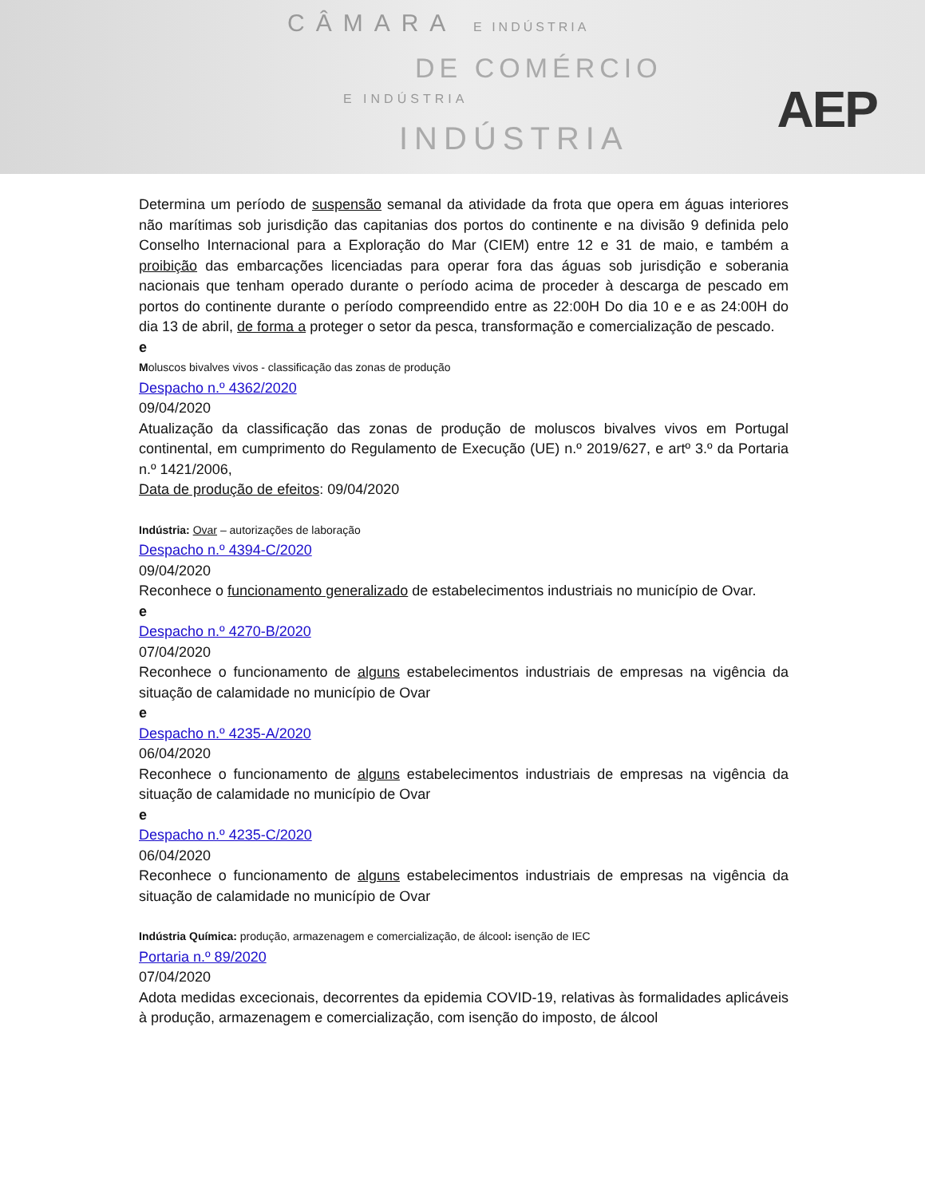CÂMARA E INDÚSTRIA
DE COMÉRCIO
E INDÚSTRIA
INDÚSTRIA
AEP
Determina um período de suspensão semanal da atividade da frota que opera em águas interiores não marítimas sob jurisdição das capitanias dos portos do continente e na divisão 9 definida pelo Conselho Internacional para a Exploração do Mar (CIEM) entre 12 e 31 de maio, e também a proibição das embarcações licenciadas para operar fora das águas sob jurisdição e soberania nacionais que tenham operado durante o período acima de proceder à descarga de pescado em portos do continente durante o período compreendido entre as 22:00H Do dia 10 e e as 24:00H do dia 13 de abril, de forma a proteger o setor da pesca, transformação e comercialização de pescado.
e
Moluscos bivalves vivos - classificação das zonas de produção
Despacho n.º 4362/2020
09/04/2020
Atualização da classificação das zonas de produção de moluscos bivalves vivos em Portugal continental, em cumprimento do Regulamento de Execução (UE) n.º 2019/627, e artº 3.º da Portaria n.º 1421/2006,
Data de produção de efeitos: 09/04/2020
Indústria: Ovar – autorizações de laboração
Despacho n.º 4394-C/2020
09/04/2020
Reconhece o funcionamento generalizado de estabelecimentos industriais no município de Ovar.
e
Despacho n.º 4270-B/2020
07/04/2020
Reconhece o funcionamento de alguns estabelecimentos industriais de empresas na vigência da situação de calamidade no município de Ovar
e
Despacho n.º 4235-A/2020
06/04/2020
Reconhece o funcionamento de alguns estabelecimentos industriais de empresas na vigência da situação de calamidade no município de Ovar
e
Despacho n.º 4235-C/2020
06/04/2020
Reconhece o funcionamento de alguns estabelecimentos industriais de empresas na vigência da situação de calamidade no município de Ovar
Indústria Química: produção, armazenagem e comercialização, de álcool: isenção de IEC
Portaria n.º 89/2020
07/04/2020
Adota medidas excecionais, decorrentes da epidemia COVID-19, relativas às formalidades aplicáveis à produção, armazenagem e comercialização, com isenção do imposto, de álcool